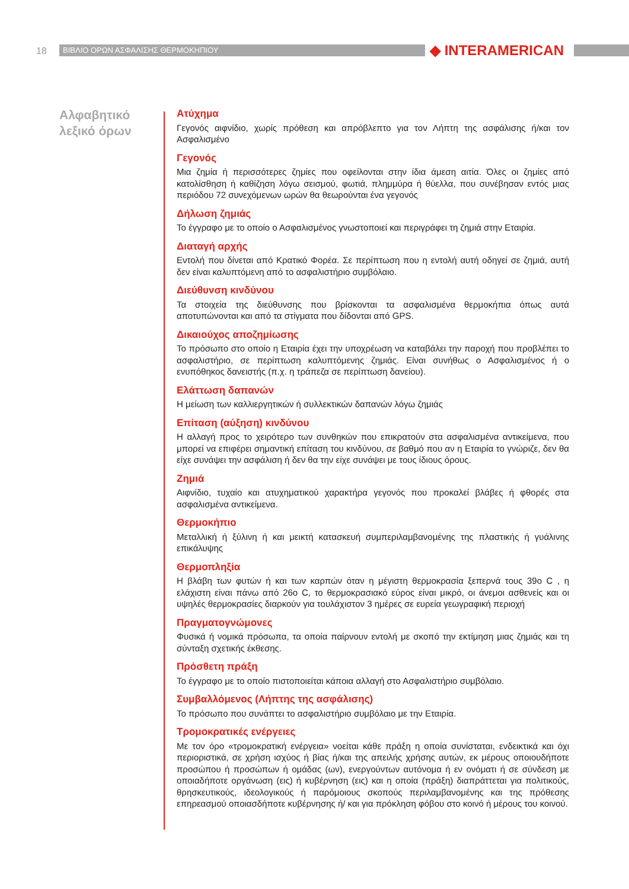18 ΒΙΒΛΙΟ ΟΡΩΝ ΑΣΦΑΛΙΣΗΣ ΘΕΡΜΟΚΗΠΙΟΥ ◆ INTERAMERICAN
Αλφαβητικό
λεξικό όρων
Ατύχημα
Γεγονός αιφνίδιο, χωρίς πρόθεση και απρόβλεπτο για τον Λήπτη της ασφάλισης ή/και τον Ασφαλισμένο
Γεγονός
Μια ζημία ή περισσότερες ζημίες που οφείλονται στην ίδια άμεση αιτία. Όλες οι ζημίες από κατολίσθηση ή καθίζηση λόγω σεισμού, φωτιά, πλημμύρα ή θύελλα, που συνέβησαν εντός μιας περιόδου 72 συνεχόμενων ωρών θα θεωρούνται ένα γεγονός
Δήλωση ζημιάς
Το έγγραφο με το οποίο ο Ασφαλισμένος γνωστοποιεί και περιγράφει τη ζημιά στην Εταιρία.
Διαταγή αρχής
Εντολή που δίνεται από Κρατικό Φορέα. Σε περίπτωση που η εντολή αυτή οδηγεί σε ζημιά, αυτή δεν είναι καλυπτόμενη από το ασφαλιστήριο συμβόλαιο.
Διεύθυνση κινδύνου
Τα στοιχεία της διεύθυνσης που βρίσκονται τα ασφαλισμένα θερμοκήπια όπως αυτά αποτυπώνονται και από τα στίγματα που δίδονται από GPS.
Δικαιούχος αποζημίωσης
Το πρόσωπο στο οποίο η Εταιρία έχει την υποχρέωση να καταβάλει την παροχή που προβλέπει το ασφαλιστήριο, σε περίπτωση καλυπτόμενης ζημιάς. Είναι συνήθως ο Ασφαλισμένος ή ο ενυπόθηκος δανειστής (π.χ. η τράπεζα σε περίπτωση δανείου).
Ελάττωση δαπανών
Η μείωση των καλλιεργητικών ή συλλεκτικών δαπανών λόγω ζημιάς
Επίταση (αύξηση) κινδύνου
Η αλλαγή προς το χειρότερο των συνθηκών που επικρατούν στα ασφαλισμένα αντικείμενα, που μπορεί να επιφέρει σημαντική επίταση του κινδύνου, σε βαθμό που αν η Εταιρία το γνώριζε, δεν θα είχε συνάψει την ασφάλιση ή δεν θα την είχε συνάψει με τους ίδιους όρους.
Ζημιά
Αιφνίδιο, τυχαίο και ατυχηματικού χαρακτήρα γεγονός που προκαλεί βλάβες ή φθορές στα ασφαλισμένα αντικείμενα.
Θερμοκήπιο
Μεταλλική ή ξύλινη ή και μεικτή κατασκευή συμπεριλαμβανομένης της πλαστικής ή γυάλινης επικάλυψης
Θερμοπληξία
Η βλάβη των φυτών ή και των καρπών όταν η μέγιστη θερμοκρασία ξεπερνά τους 39ο C , η ελάχιστη είναι πάνω από 26ο C, το θερμοκρασιακό εύρος είναι μικρό, οι άνεμοι ασθενείς και οι υψηλές θερμοκρασίες διαρκούν για τουλάχιστον 3 ημέρες σε ευρεία γεωγραφική περιοχή
Πραγματογνώμονες
Φυσικά ή νομικά πρόσωπα, τα οποία παίρνουν εντολή με σκοπό την εκτίμηση μιας ζημιάς και τη σύνταξη σχετικής έκθεσης.
Πρόσθετη πράξη
Το έγγραφο με το οποίο πιστοποιείται κάποια αλλαγή στο Ασφαλιστήριο συμβόλαιο.
Συμβαλλόμενος (Λήπτης της ασφάλισης)
Το πρόσωπο που συνάπτει το ασφαλιστήριο συμβόλαιο με την Εταιρία.
Τρομοκρατικές ενέργειες
Με τον όρο «τρομοκρατική ενέργεια» νοείται κάθε πράξη η οποία συνίσταται, ενδεικτικά και όχι περιοριστικά, σε χρήση ισχύος ή βίας ή/και της απειλής χρήσης αυτών, εκ μέρους οποιουδήποτε προσώπου ή προσώπων ή ομάδας (ων), ενεργούντων αυτόνομα ή εν ονόματι ή σε σύνδεση με οποιαδήποτε οργάνωση (εις) ή κυβέρνηση (εις) και η οποία (πράξη) διαπράττεται για πολιτικούς, θρησκευτικούς, ιδεολογικούς ή παρόμοιους σκοπούς περιλαμβανομένης και της πρόθεσης επηρεασμού οποιασδήποτε κυβέρνησης ή/ και για πρόκληση φόβου στο κοινό ή μέρους του κοινού.